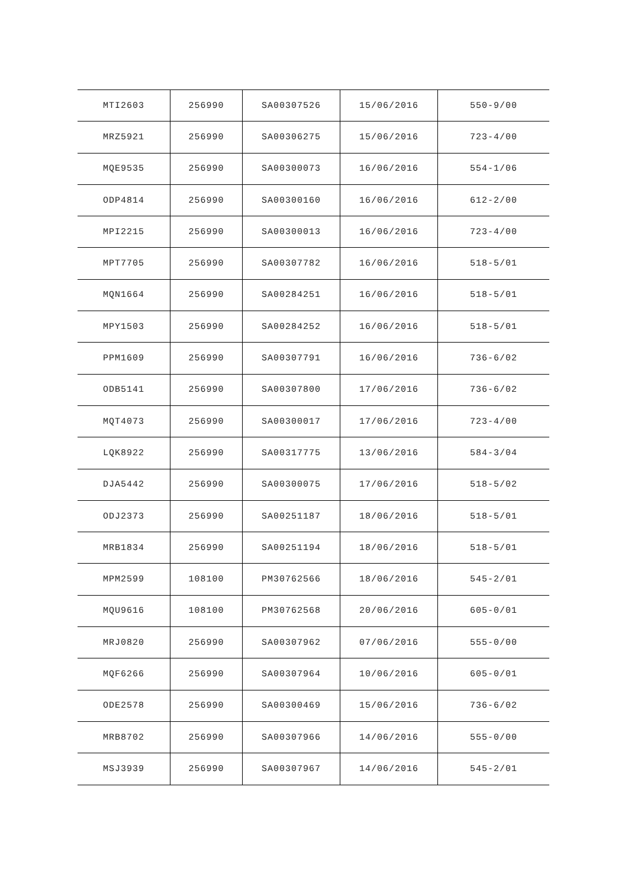| MTI2603 | 256990 | SA00307526 | 15/06/2016 | 550-9/00 |
| MRZ5921 | 256990 | SA00306275 | 15/06/2016 | 723-4/00 |
| MQE9535 | 256990 | SA00300073 | 16/06/2016 | 554-1/06 |
| ODP4814 | 256990 | SA00300160 | 16/06/2016 | 612-2/00 |
| MPI2215 | 256990 | SA00300013 | 16/06/2016 | 723-4/00 |
| MPT7705 | 256990 | SA00307782 | 16/06/2016 | 518-5/01 |
| MQN1664 | 256990 | SA00284251 | 16/06/2016 | 518-5/01 |
| MPY1503 | 256990 | SA00284252 | 16/06/2016 | 518-5/01 |
| PPM1609 | 256990 | SA00307791 | 16/06/2016 | 736-6/02 |
| ODB5141 | 256990 | SA00307800 | 17/06/2016 | 736-6/02 |
| MQT4073 | 256990 | SA00300017 | 17/06/2016 | 723-4/00 |
| LQK8922 | 256990 | SA00317775 | 13/06/2016 | 584-3/04 |
| DJA5442 | 256990 | SA00300075 | 17/06/2016 | 518-5/02 |
| ODJ2373 | 256990 | SA00251187 | 18/06/2016 | 518-5/01 |
| MRB1834 | 256990 | SA00251194 | 18/06/2016 | 518-5/01 |
| MPM2599 | 108100 | PM30762566 | 18/06/2016 | 545-2/01 |
| MQU9616 | 108100 | PM30762568 | 20/06/2016 | 605-0/01 |
| MRJ0820 | 256990 | SA00307962 | 07/06/2016 | 555-0/00 |
| MQF6266 | 256990 | SA00307964 | 10/06/2016 | 605-0/01 |
| ODE2578 | 256990 | SA00300469 | 15/06/2016 | 736-6/02 |
| MRB8702 | 256990 | SA00307966 | 14/06/2016 | 555-0/00 |
| MSJ3939 | 256990 | SA00307967 | 14/06/2016 | 545-2/01 |